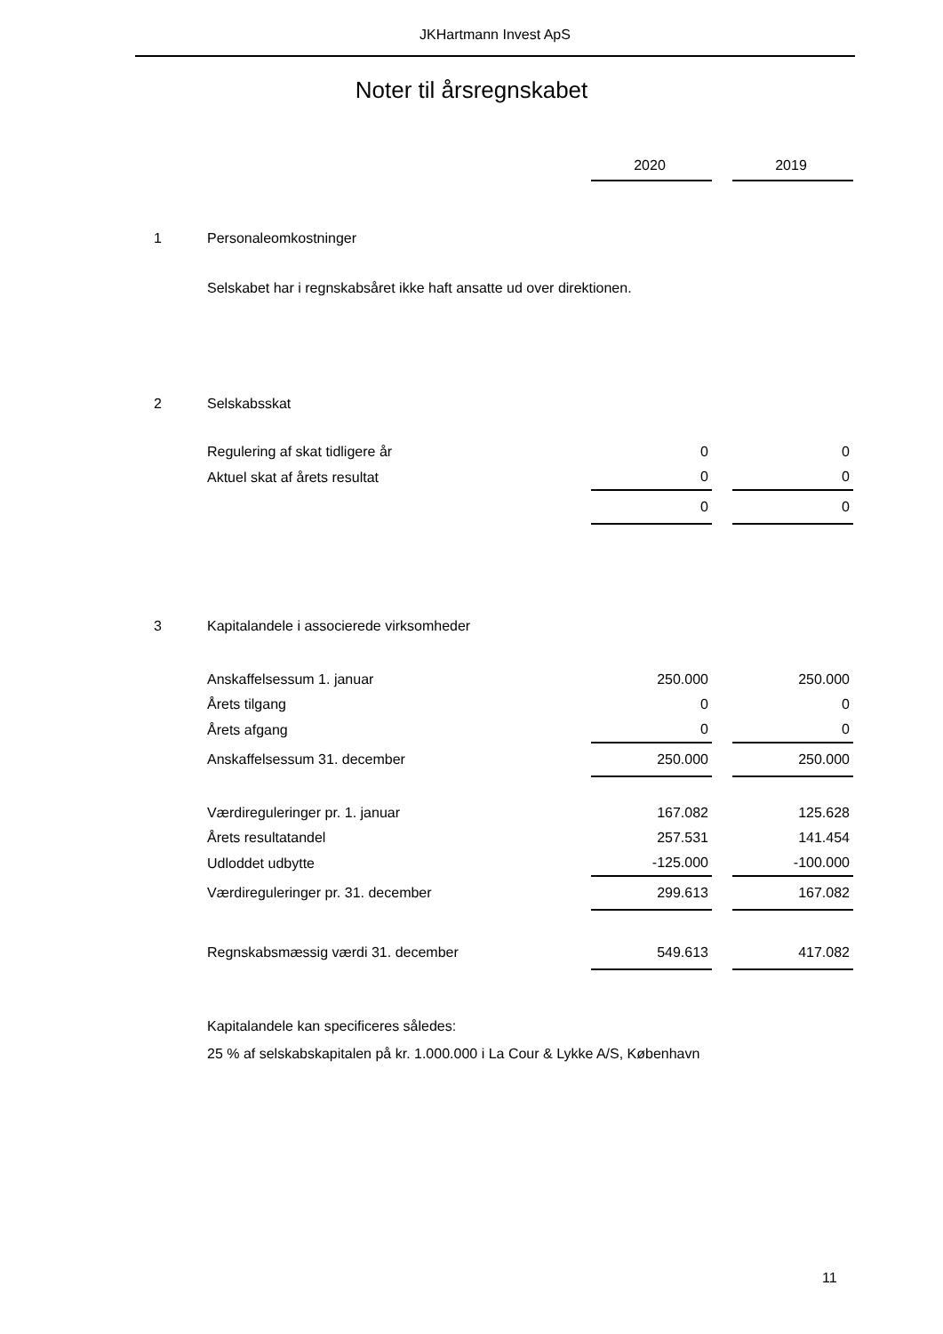JKHartmann Invest ApS
Noter til årsregnskabet
| | | 2020 | | 2019 |
| 1 | Personaleomkostninger | | | |
| | Selskabet har i regnskabsåret ikke haft ansatte ud over direktionen. | | | |
| 2 | Selskabsskat | | | |
| | Regulering af skat tidligere år | 0 | | 0 |
| | Aktuel skat af årets resultat | 0 | | 0 |
| | | 0 | | 0 |
| 3 | Kapitalandele i associerede virksomheder | | | |
| | Anskaffelsessum 1. januar | 250.000 | | 250.000 |
| | Årets tilgang | 0 | | 0 |
| | Årets afgang | 0 | | 0 |
| | Anskaffelsessum 31. december | 250.000 | | 250.000 |
| | Værdireguleringer pr. 1. januar | 167.082 | | 125.628 |
| | Årets resultatandel | 257.531 | | 141.454 |
| | Udloddet udbytte | -125.000 | | -100.000 |
| | Værdireguleringer pr. 31. december | 299.613 | | 167.082 |
| | Regnskabsmæssig værdi 31. december | 549.613 | | 417.082 |
| | Kapitalandele kan specificeres således: | | | |
| | 25 % af selskabskapitalen på kr. 1.000.000 i La Cour & Lykke A/S, København | | | |
11